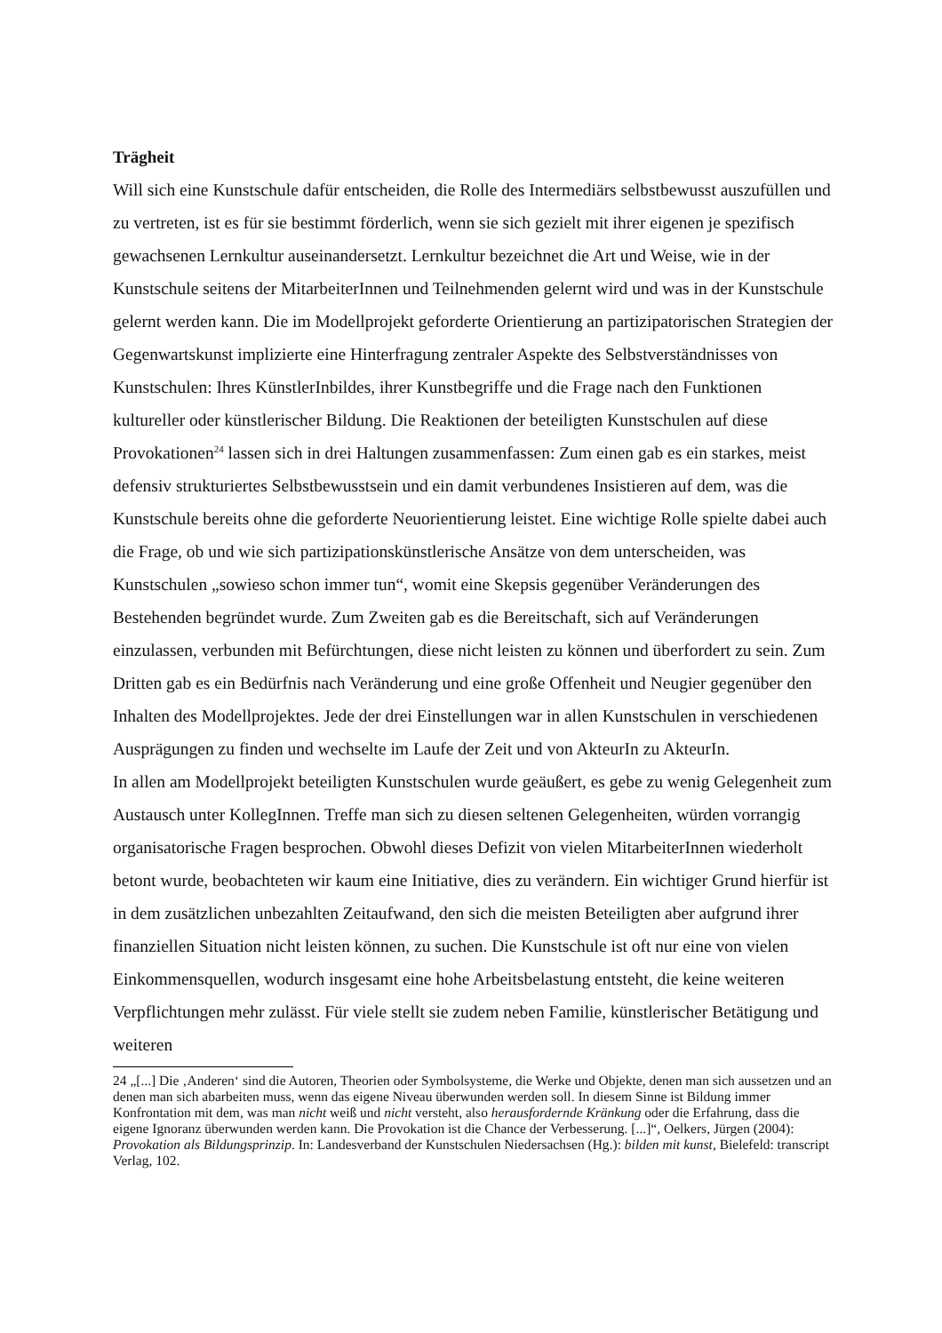Trägheit
Will sich eine Kunstschule dafür entscheiden, die Rolle des Intermediärs selbstbewusst auszufüllen und zu vertreten, ist es für sie bestimmt förderlich, wenn sie sich gezielt mit ihrer eigenen je spezifisch gewachsenen Lernkultur auseinandersetzt. Lernkultur bezeichnet die Art und Weise, wie in der Kunstschule seitens der MitarbeiterInnen und Teilnehmenden gelernt wird und was in der Kunstschule gelernt werden kann. Die im Modellprojekt geforderte Orientierung an partizipatorischen Strategien der Gegenwartskunst implizierte eine Hinterfragung zentraler Aspekte des Selbstverständnisses von Kunstschulen: Ihres KünstlerInbildes, ihrer Kunstbegriffe und die Frage nach den Funktionen kultureller oder künstlerischer Bildung. Die Reaktionen der beteiligten Kunstschulen auf diese Provokationen<sup>24</sup> lassen sich in drei Haltungen zusammenfassen: Zum einen gab es ein starkes, meist defensiv strukturiertes Selbstbewusstsein und ein damit verbundenes Insistieren auf dem, was die Kunstschule bereits ohne die geforderte Neuorientierung leistet. Eine wichtige Rolle spielte dabei auch die Frage, ob und wie sich partizipationskünstlerische Ansätze von dem unterscheiden, was Kunstschulen „sowieso schon immer tun“, womit eine Skepsis gegenüber Veränderungen des Bestehenden begründet wurde. Zum Zweiten gab es die Bereitschaft, sich auf Veränderungen einzulassen, verbunden mit Befürchtungen, diese nicht leisten zu können und überfordert zu sein. Zum Dritten gab es ein Bedürfnis nach Veränderung und eine große Offenheit und Neugier gegenüber den Inhalten des Modellprojektes. Jede der drei Einstellungen war in allen Kunstschulen in verschiedenen Ausprägungen zu finden und wechselte im Laufe der Zeit und von AkteurIn zu AkteurIn.
In allen am Modellprojekt beteiligten Kunstschulen wurde geäußert, es gebe zu wenig Gelegenheit zum Austausch unter KollegInnen. Treffe man sich zu diesen seltenen Gelegenheiten, würden vorrangig organisatorische Fragen besprochen. Obwohl dieses Defizit von vielen MitarbeiterInnen wiederholt betont wurde, beobachteten wir kaum eine Initiative, dies zu verändern. Ein wichtiger Grund hierfür ist in dem zusätzlichen unbezahlten Zeitaufwand, den sich die meisten Beteiligten aber aufgrund ihrer finanziellen Situation nicht leisten können, zu suchen. Die Kunstschule ist oft nur eine von vielen Einkommensquellen, wodurch insgesamt eine hohe Arbeitsbelastung entsteht, die keine weiteren Verpflichtungen mehr zulässt. Für viele stellt sie zudem neben Familie, künstlerischer Betätigung und weiteren
24 „[...] Die ‚Anderen‘ sind die Autoren, Theorien oder Symbolsysteme, die Werke und Objekte, denen man sich aussetzen und an denen man sich abarbeiten muss, wenn das eigene Niveau überwunden werden soll. In diesem Sinne ist Bildung immer Konfrontation mit dem, was man nicht weiß und nicht versteht, also herausfordernde Kränkung oder die Erfahrung, dass die eigene Ignoranz überwunden werden kann. Die Provokation ist die Chance der Verbesserung. [...]“, Oelkers, Jürgen (2004): Provokation als Bildungsprinzip. In: Landesverband der Kunstschulen Niedersachsen (Hg.): bilden mit kunst, Bielefeld: transcript Verlag, 102.